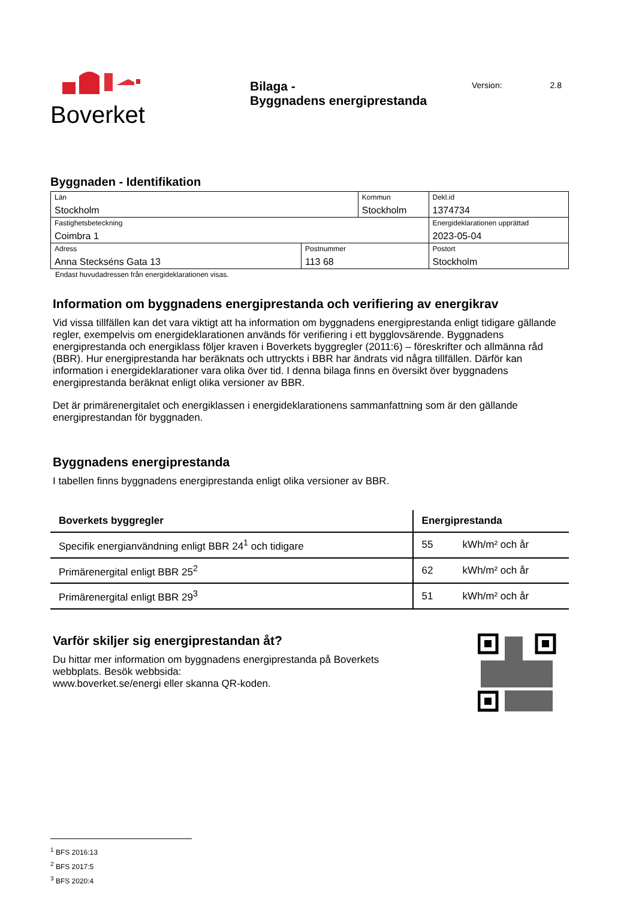Boverket
Bilaga -
Byggnadens energiprestanda
Version: 2.8
Byggnaden - Identifikation
| Län Stockholm | | Kommun Stockholm | | Dekl.id 1374734 |
| Fastighetsbeteckning Coimbra 1 | | | | Energideklarationen upprättad 2023-05-04 |
| Adress Anna Steckséns Gata 13 | Postnummer 113 68 | | Postort Stockholm | |
Endast huvudadressen från energideklarationen visas.
Information om byggnadens energiprestanda och verifiering av energikrav
Vid vissa tillfällen kan det vara viktigt att ha information om byggnadens energiprestanda enligt tidigare gällande regler, exempelvis om energideklarationen används för verifiering i ett bygglovsärende. Byggnadens energiprestanda och energiklass följer kraven i Boverkets byggregler (2011:6) – föreskrifter och allmänna råd (BBR). Hur energiprestanda har beräknats och uttryckts i BBR har ändrats vid några tillfällen. Därför kan information i energideklarationer vara olika över tid. I denna bilaga finns en översikt över byggnadens energiprestanda beräknat enligt olika versioner av BBR.
Det är primärenergitalet och energiklassen i energideklarationens sammanfattning som är den gällande energiprestandan för byggnaden.
Byggnadens energiprestanda
I tabellen finns byggnadens energiprestanda enligt olika versioner av BBR.
| Boverkets byggregler | Energiprestanda | |
| --- | --- | --- |
| Specifik energianvändning enligt BBR 24<sup>1</sup> och tidigare | 55 | kWh/m² och år |
| Primärenergital enligt BBR 25<sup>2</sup> | 62 | kWh/m² och år |
| Primärenergital enligt BBR 29<sup>3</sup> | 51 | kWh/m² och år |
Varför skiljer sig energiprestandan åt?
Du hittar mer information om byggnadens energiprestanda på Boverkets
webbplats. Besök webbsida:
www.boverket.se/energi eller skanna QR-koden.
<sup>1</sup> BFS 2016:13
<sup>2</sup> BFS 2017:5
<sup>3</sup> BFS 2020:4